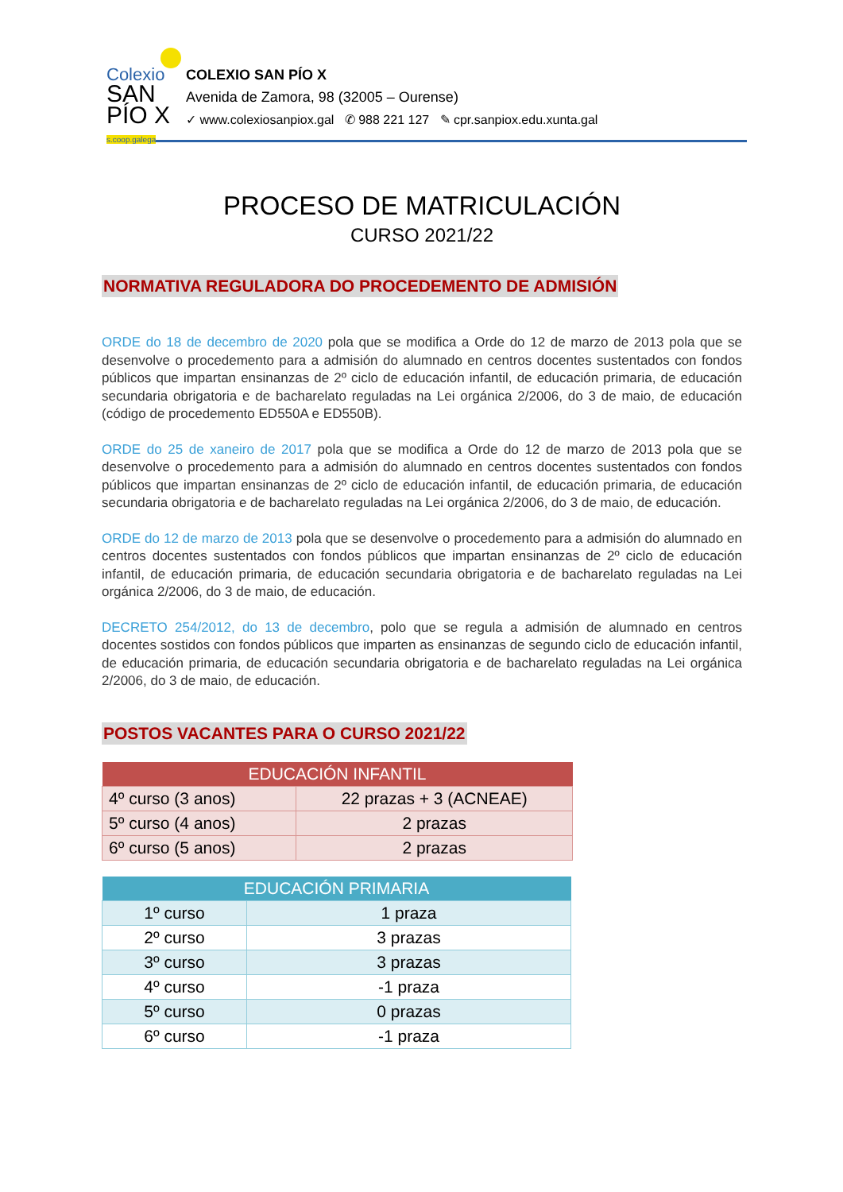Colexio
SAN
PÍO X
s.coop.galega
COLEXIO SAN PÍO X
Avenida de Zamora, 98 (32005 – Ourense)
✓ www.colexiosanpiox.gal ✆ 988 221 127 ✎ cpr.sanpiox.edu.xunta.gal
PROCESO DE MATRICULACIÓN
CURSO 2021/22
NORMATIVA REGULADORA DO PROCEDEMENTO DE ADMISIÓN
ORDE do 18 de decembro de 2020 pola que se modifica a Orde do 12 de marzo de 2013 pola que se desenvolve o procedemento para a admisión do alumnado en centros docentes sustentados con fondos públicos que impartan ensinanzas de 2º ciclo de educación infantil, de educación primaria, de educación secundaria obrigatoria e de bacharelato reguladas na Lei orgánica 2/2006, do 3 de maio, de educación (código de procedemento ED550A e ED550B).
ORDE do 25 de xaneiro de 2017 pola que se modifica a Orde do 12 de marzo de 2013 pola que se desenvolve o procedemento para a admisión do alumnado en centros docentes sustentados con fondos públicos que impartan ensinanzas de 2º ciclo de educación infantil, de educación primaria, de educación secundaria obrigatoria e de bacharelato reguladas na Lei orgánica 2/2006, do 3 de maio, de educación.
ORDE do 12 de marzo de 2013 pola que se desenvolve o procedemento para a admisión do alumnado en centros docentes sustentados con fondos públicos que impartan ensinanzas de 2º ciclo de educación infantil, de educación primaria, de educación secundaria obrigatoria e de bacharelato reguladas na Lei orgánica 2/2006, do 3 de maio, de educación.
DECRETO 254/2012, do 13 de decembro, polo que se regula a admisión de alumnado en centros docentes sostidos con fondos públicos que imparten as ensinanzas de segundo ciclo de educación infantil, de educación primaria, de educación secundaria obrigatoria e de bacharelato reguladas na Lei orgánica 2/2006, do 3 de maio, de educación.
POSTOS VACANTES PARA O CURSO 2021/22
| EDUCACIÓN INFANTIL | |
| --- | --- |
| 4º curso (3 anos) | 22 prazas + 3 (ACNEAE) |
| 5º curso (4 anos) | 2 prazas |
| 6º curso (5 anos) | 2 prazas |
| EDUCACIÓN PRIMARIA | |
| --- | --- |
| 1º curso | 1 praza |
| 2º curso | 3 prazas |
| 3º curso | 3 prazas |
| 4º curso | -1 praza |
| 5º curso | 0 prazas |
| 6º curso | -1 praza |